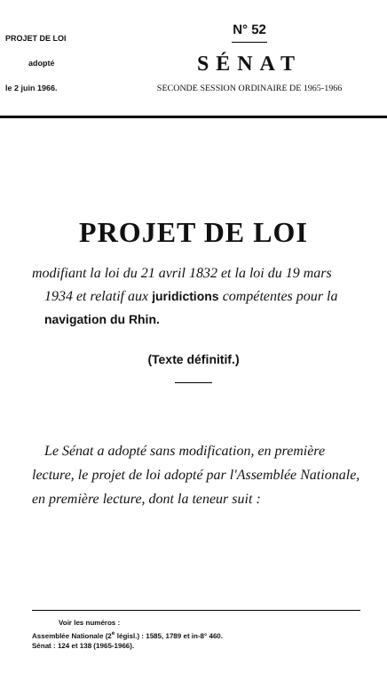PROJET DE LOI
adopté
le 2 juin 1966.
N° 52
SÉNAT
SECONDE SESSION ORDINAIRE DE 1965-1966
PROJET DE LOI
modifiant la loi du 21 avril 1832 et la loi du 19 mars 1934 et relatif aux juridictions compétentes pour la navigation du Rhin.
(Texte définitif.)
Le Sénat a adopté sans modification, en première lecture, le projet de loi adopté par l'Assemblée Nationale, en première lecture, dont la teneur suit :
Voir les numéros :
Assemblée Nationale (2<sup>e</sup> législ.) : 1585, 1789 et in-8° 460.
Sénat : 124 et 138 (1965-1966).